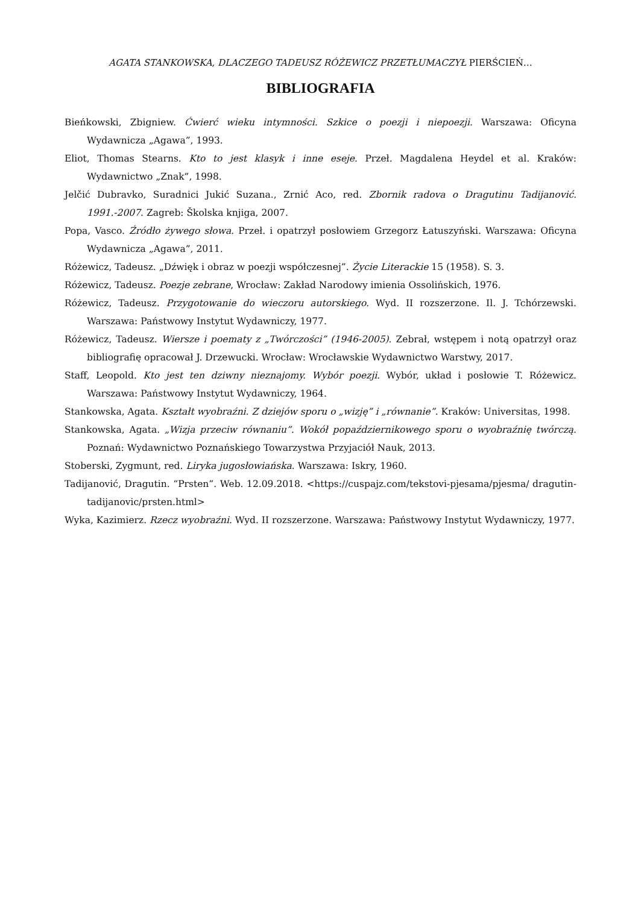AGATA STANKOWSKA, DLACZEGO TADEUSZ RÓŻEWICZ PRZETŁUMACZYŁ PIERŚCIEŃ…
BIBLIOGRAFIA
Bieńkowski, Zbigniew. Ćwierć wieku intymności. Szkice o poezji i niepoezji. Warszawa: Oficyna Wydawnicza „Agawa”, 1993.
Eliot, Thomas Stearns. Kto to jest klasyk i inne eseje. Przeł. Magdalena Heydel et al. Kraków: Wydawnictwo „Znak”, 1998.
Jelčić Dubravko, Suradnici Jukić Suzana., Zrnić Aco, red. Zbornik radova o Dragutinu Tadijanović. 1991.-2007. Zagreb: Školska knjiga, 2007.
Popa, Vasco. Źródło żywego słowa. Przeł. i opatrzył posłowiem Grzegorz Łatuszyński. Warszawa: Oficyna Wydawnicza „Agawa”, 2011.
Różewicz, Tadeusz. „Dźwięk i obraz w poezji współczesnej”. Życie Literackie 15 (1958). S. 3.
Różewicz, Tadeusz. Poezje zebrane, Wrocław: Zakład Narodowy imienia Ossolińskich, 1976.
Różewicz, Tadeusz. Przygotowanie do wieczoru autorskiego. Wyd. II rozszerzone. Il. J. Tchórzewski. Warszawa: Państwowy Instytut Wydawniczy, 1977.
Różewicz, Tadeusz. Wiersze i poematy z „Twórczości” (1946-2005). Zebrał, wstępem i notą opatrzył oraz bibliografię opracował J. Drzewucki. Wrocław: Wrocławskie Wydawnictwo Warstwy, 2017.
Staff, Leopold. Kto jest ten dziwny nieznajomy. Wybór poezji. Wybór, układ i posłowie T. Różewicz. Warszawa: Państwowy Instytut Wydawniczy, 1964.
Stankowska, Agata. Kształt wyobraźni. Z dziejów sporu o „wizję” i „równanie”. Kraków: Universitas, 1998.
Stankowska, Agata. „Wizja przeciw równaniu”. Wokół popaździernikowego sporu o wyobraźnię twórczą. Poznań: Wydawnictwo Poznańskiego Towarzystwa Przyjaciół Nauk, 2013.
Stoberski, Zygmunt, red. Liryka jugosłowiańska. Warszawa: Iskry, 1960.
Tadijanović, Dragutin. “Prsten”. Web. 12.09.2018. <https://cuspajz.com/tekstovi-pjesama/pjesma/ dragutin-tadijanovic/prsten.html>
Wyka, Kazimierz. Rzecz wyobraźni. Wyd. II rozszerzone. Warszawa: Państwowy Instytut Wydawniczy, 1977.